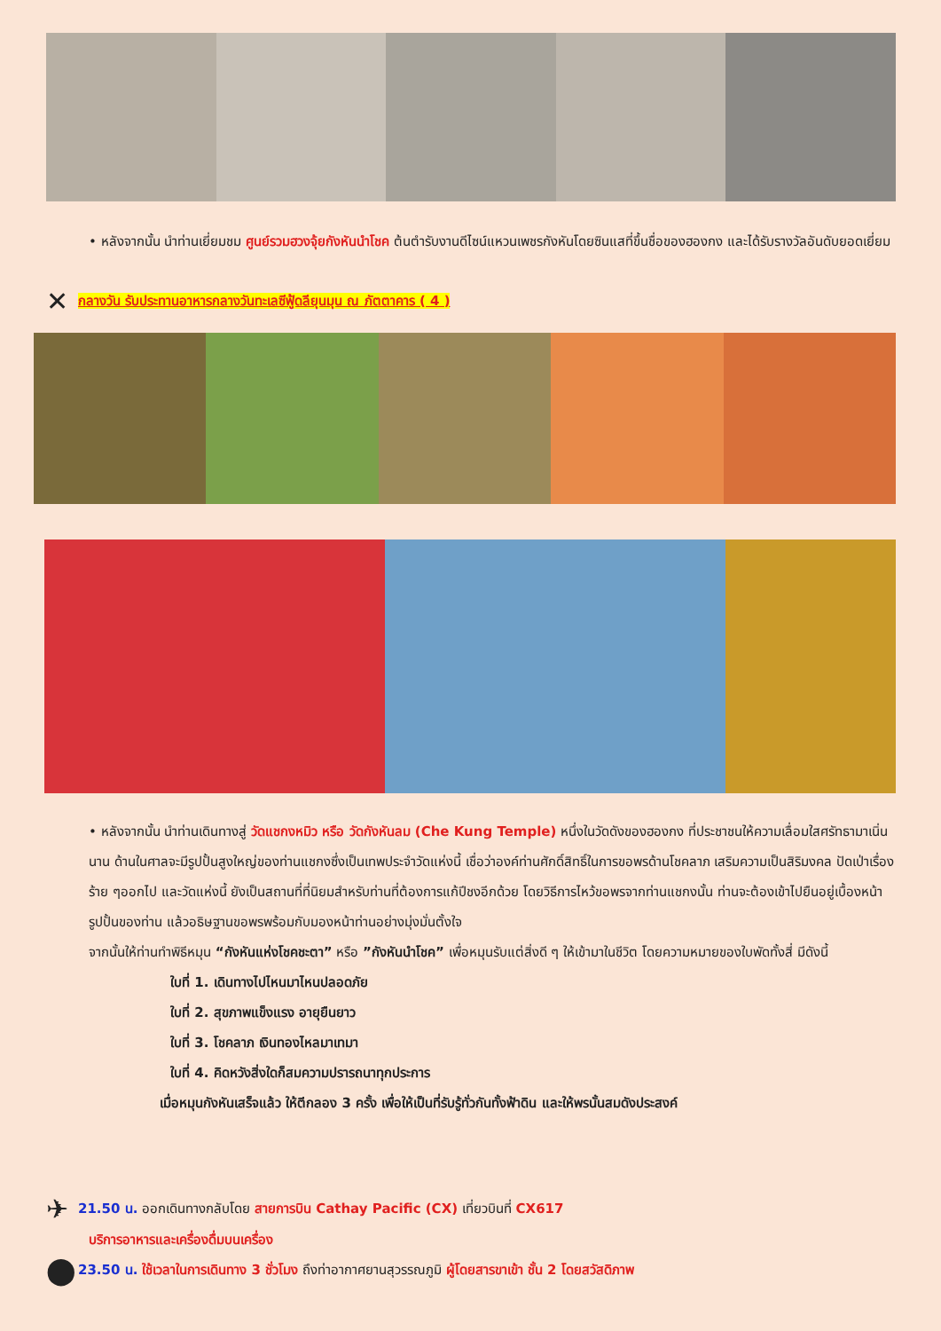• หลังจากนั้น นำท่านเยี่ยมชม ศูนย์รวมฮวงจุ้ยกังหันนำโชค ต้นตำรับงานดีไซน์แหวนเพชรกังหันโดยซินแสที่ขึ้นชื่อของฮองกง และได้รับรางวัลอันดับยอดเยี่ยม
✕ กลางวัน รับประทานอาหารกลางวันทะเลซีฟู้ดลียุนมุน ณ ภัตตาคาร ( 4 )
• หลังจากนั้น นำท่านเดินทางสู่ วัดแชกงหมิว หรือ วัดกังหันลม (Che Kung Temple) หนึ่งในวัดดังของฮองกง ที่ประชาชนให้ความเลื่อมใสศรัทธามาเนิ่นนาน ด้านในศาลจะมีรูปปั้นสูงใหญ่ของท่านแชกงซึ่งเป็นเทพประจำวัดแห่งนี้ เชื่อว่าองค์ท่านศักดิ์สิทธิ์ในการขอพรด้านโชคลาภ เสริมความเป็นสิริมงคล ปัดเป่าเรื่องร้าย ๆออกไป และวัดแห่งนี้ ยังเป็นสถานที่ที่นิยมสำหรับท่านที่ต้องการแก้ปีชงอีกด้วย โดยวิธีการไหว้ขอพรจากท่านแชกงนั้น ท่านจะต้องเข้าไปยืนอยู่เบื้องหน้ารูปปั้นของท่าน แล้วอธิษฐานขอพรพร้อมกับมองหน้าท่านอย่างมุ่งมั่นตั้งใจ
จากนั้นให้ท่านทำพิธีหมุน “กังหันแห่งโชคชะตา” หรือ ”กังหันนำโชค” เพื่อหมุนรับแต่สิ่งดี ๆ ให้เข้ามาในชีวิต โดยความหมายของใบพัดทั้งสี่ มีดังนี้
ใบที่ 1. เดินทางไปไหนมาไหนปลอดภัย
ใบที่ 2. สุขภาพแข็งแรง อายุยืนยาว
ใบที่ 3. โชคลาภ เงินทองไหลมาเทมา
ใบที่ 4. คิดหวังสิ่งใดก็สมความปรารถนาทุกประการ
เมื่อหมุนกังหันเสร็จแล้ว ให้ตีกลอง 3 ครั้ง เพื่อให้เป็นที่รับรู้ทั่วกันทั้งฟ้าดิน และให้พรนั้นสมดังประสงค์
✈ 21.50 น. ออกเดินทางกลับโดย สายการบิน Cathay Pacific (CX) เที่ยวบินที่ CX617
บริการอาหารและเครื่องดื่มบนเครื่อง
⬤ 23.50 น. ใช้เวลาในการเดินทาง 3 ชั่วโมง ถึงท่าอากาศยานสุวรรณภูมิ ผู้โดยสารขาเข้า ชั้น 2 โดยสวัสดิภาพ